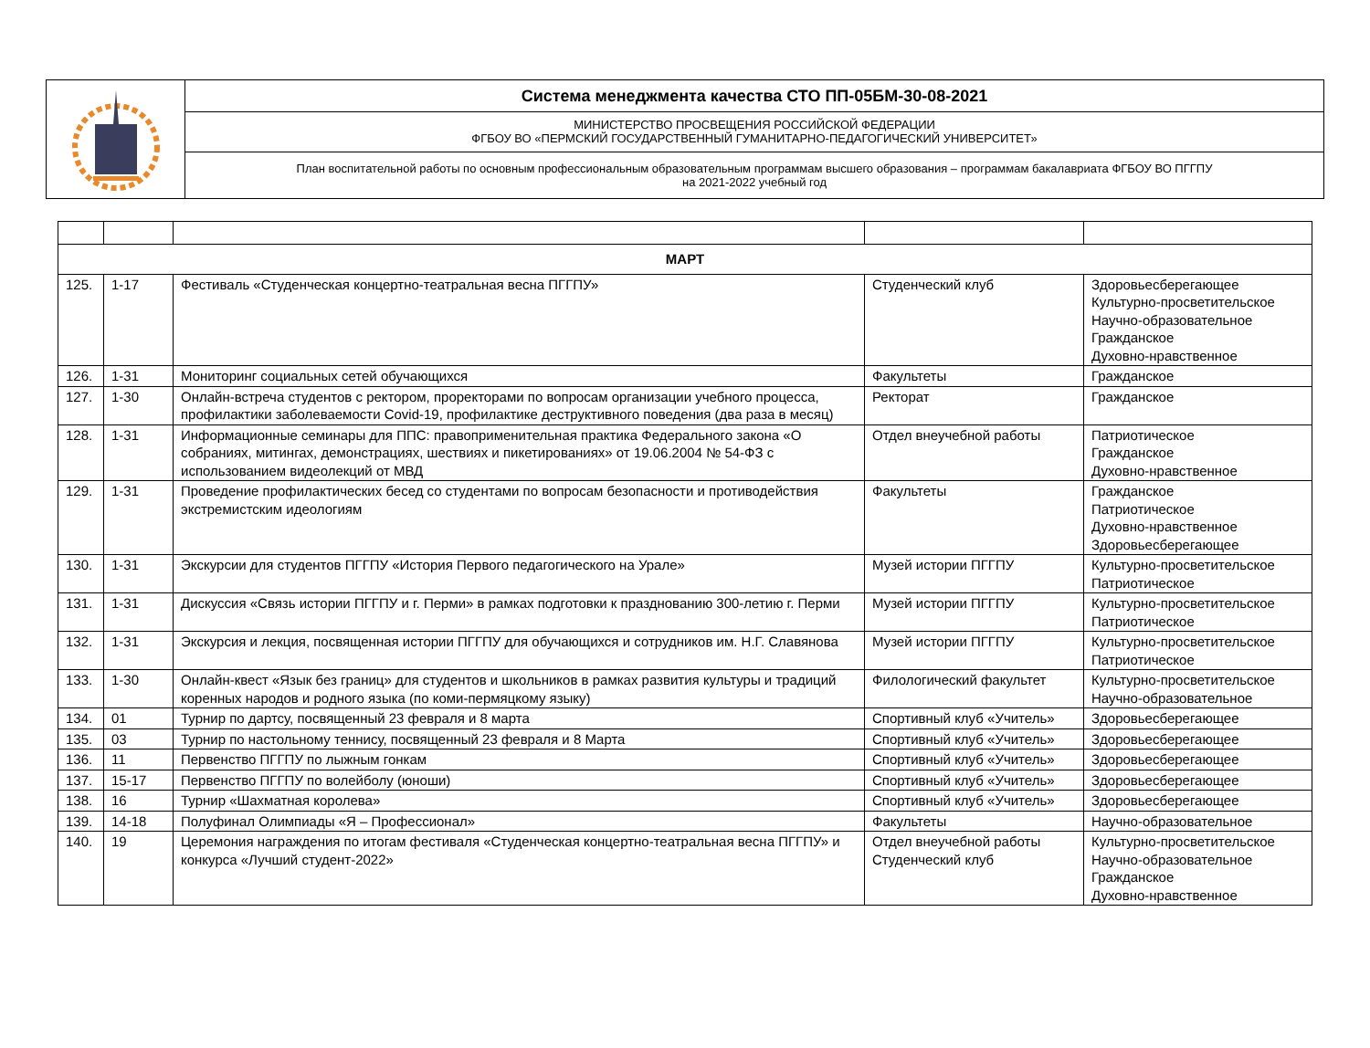| | Система менеджмента качества СТО ПП-05БМ-30-08-2021 |
| | МИНИСТЕРСТВО ПРОСВЕЩЕНИЯ РОССИЙСКОЙ ФЕДЕРАЦИИ ФГБОУ ВО «ПЕРМСКИЙ ГОСУДАРСТВЕННЫЙ ГУМАНИТАРНО-ПЕДАГОГИЧЕСКИЙ УНИВЕРСИТЕТ» |
| | План воспитательной работы по основным профессиональным образовательным программам высшего образования – программам бакалавриата ФГБОУ ВО ПГГПУ на 2021-2022 учебный год |
| МАРТ | | | | |
| 125. | 1-17 | Фестиваль «Студенческая концертно-театральная весна ПГГПУ» | Студенческий клуб | Здоровьесберегающее Культурно-просветительское Научно-образовательное Гражданское Духовно-нравственное |
| 126. | 1-31 | Мониторинг социальных сетей обучающихся | Факультеты | Гражданское |
| 127. | 1-30 | Онлайн-встреча студентов с ректором, проректорами по вопросам организации учебного процесса, профилактики заболеваемости Covid-19, профилактике деструктивного поведения (два раза в месяц) | Ректорат | Гражданское |
| 128. | 1-31 | Информационные семинары для ППС: правоприменительная практика Федерального закона «О собраниях, митингах, демонстрациях, шествиях и пикетированиях» от 19.06.2004 № 54-ФЗ с использованием видеолекций от МВД | Отдел внеучебной работы | Патриотическое Гражданское Духовно-нравственное |
| 129. | 1-31 | Проведение профилактических бесед со студентами по вопросам безопасности и противодействия экстремистским идеологиям | Факультеты | Гражданское Патриотическое Духовно-нравственное Здоровьесберегающее |
| 130. | 1-31 | Экскурсии для студентов ПГГПУ «История Первого педагогического на Урале» | Музей истории ПГГПУ | Культурно-просветительское Патриотическое |
| 131. | 1-31 | Дискуссия «Связь истории ПГГПУ и г. Перми» в рамках подготовки к празднованию 300-летию г. Перми | Музей истории ПГГПУ | Культурно-просветительское Патриотическое |
| 132. | 1-31 | Экскурсия и лекция, посвященная истории ПГГПУ для обучающихся и сотрудников им. Н.Г. Славянова | Музей истории ПГГПУ | Культурно-просветительское Патриотическое |
| 133. | 1-30 | Онлайн-квест «Язык без границ» для студентов и школьников в рамках развития культуры и традиций коренных народов и родного языка (по коми-пермяцкому языку) | Филологический факультет | Культурно-просветительское Научно-образовательное |
| 134. | 01 | Турнир по дартсу, посвященный 23 февраля и 8 марта | Спортивный клуб «Учитель» | Здоровьесберегающее |
| 135. | 03 | Турнир по настольному теннису, посвященный 23 февраля и 8 Марта | Спортивный клуб «Учитель» | Здоровьесберегающее |
| 136. | 11 | Первенство ПГГПУ по лыжным гонкам | Спортивный клуб «Учитель» | Здоровьесберегающее |
| 137. | 15-17 | Первенство ПГГПУ по волейболу (юноши) | Спортивный клуб «Учитель» | Здоровьесберегающее |
| 138. | 16 | Турнир «Шахматная королева» | Спортивный клуб «Учитель» | Здоровьесберегающее |
| 139. | 14-18 | Полуфинал Олимпиады «Я – Профессионал» | Факультеты | Научно-образовательное |
| 140. | 19 | Церемония награждения по итогам фестиваля «Студенческая концертно-театральная весна ПГГПУ» и конкурса «Лучший студент-2022» | Отдел внеучебной работы Студенческий клуб | Культурно-просветительское Научно-образовательное Гражданское Духовно-нравственное |